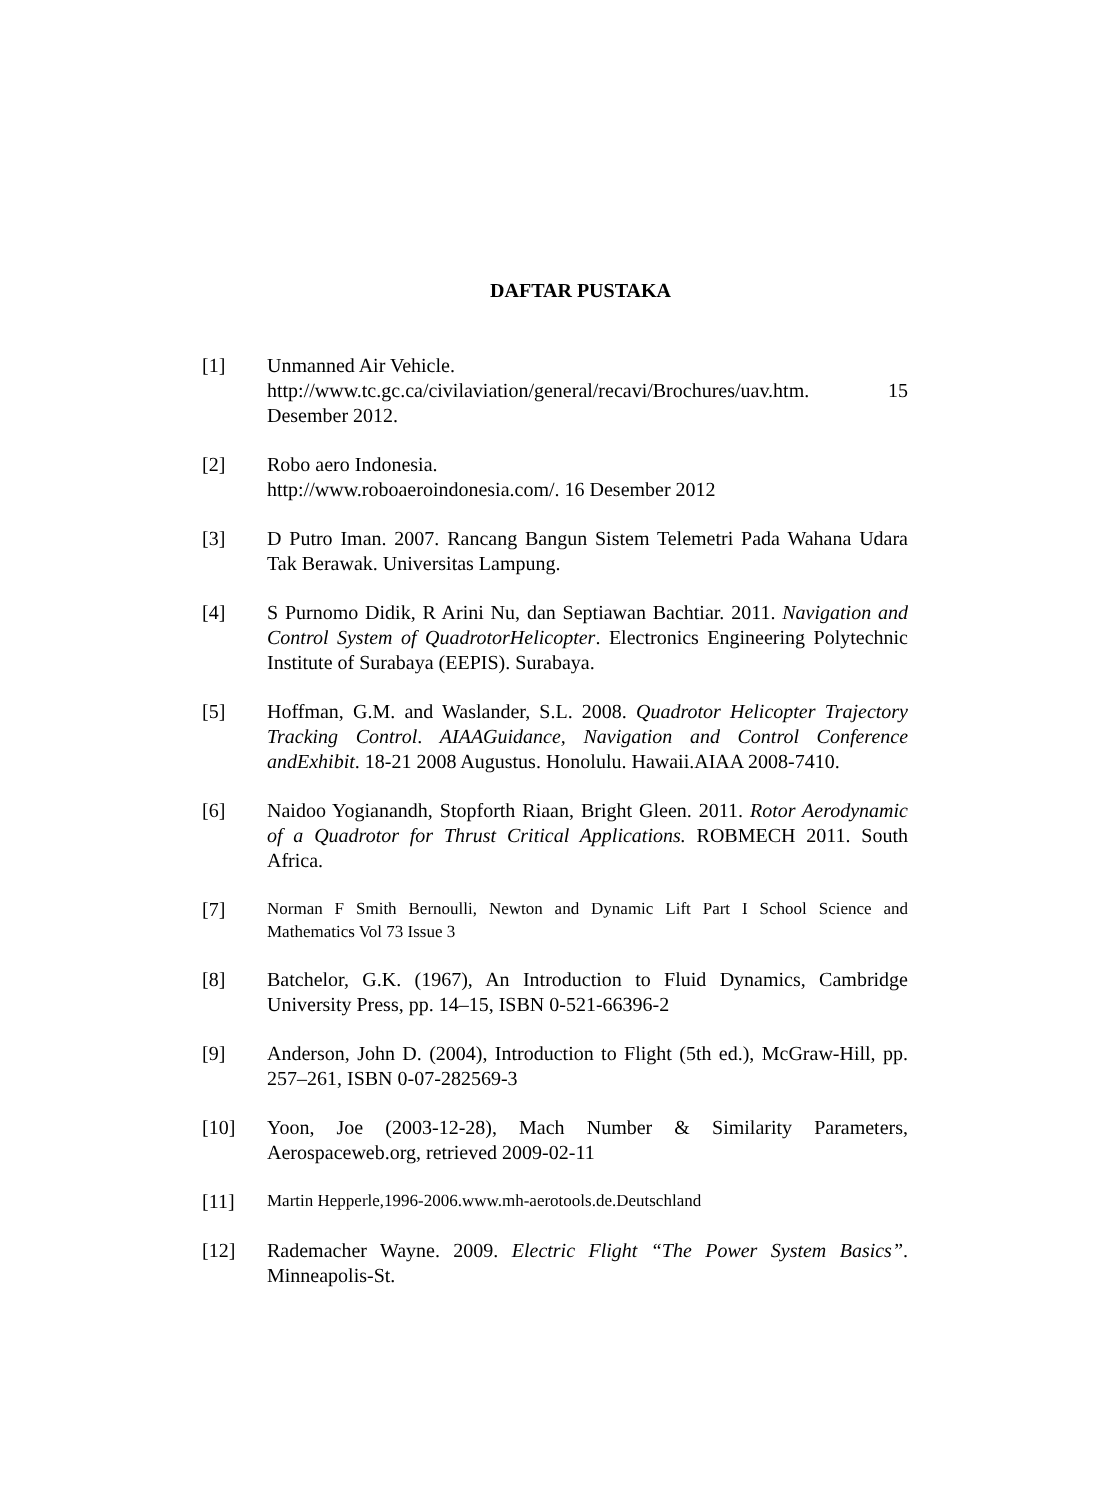DAFTAR PUSTAKA
[1] Unmanned Air Vehicle.
http://www.tc.gc.ca/civilaviation/general/recavi/Brochures/uav.htm. 15 Desember 2012.
[2] Robo aero Indonesia.
http://www.roboaeroindonesia.com/. 16 Desember 2012
[3] D Putro Iman. 2007. Rancang Bangun Sistem Telemetri Pada Wahana Udara Tak Berawak. Universitas Lampung.
[4] S Purnomo Didik, R Arini Nu, dan Septiawan Bachtiar. 2011. Navigation and Control System of QuadrotorHelicopter. Electronics Engineering Polytechnic Institute of Surabaya (EEPIS). Surabaya.
[5] Hoffman, G.M. and Waslander, S.L. 2008. Quadrotor Helicopter Trajectory Tracking Control. AIAAGuidance, Navigation and Control Conference andExhibit. 18-21 2008 Augustus. Honolulu. Hawaii.AIAA 2008-7410.
[6] Naidoo Yogianandh, Stopforth Riaan, Bright Gleen. 2011. Rotor Aerodynamic of a Quadrotor for Thrust Critical Applications. ROBMECH 2011. South Africa.
[7]
Norman F Smith Bernoulli, Newton and Dynamic Lift Part I School Science and Mathematics Vol 73 Issue 3
[8] Batchelor, G.K. (1967), An Introduction to Fluid Dynamics, Cambridge University Press, pp. 14–15, ISBN 0-521-66396-2
[9] Anderson, John D. (2004), Introduction to Flight (5th ed.), McGraw-Hill, pp. 257–261, ISBN 0-07-282569-3
[10] Yoon, Joe (2003-12-28), Mach Number & Similarity Parameters, Aerospaceweb.org, retrieved 2009-02-11
[11]
Martin Hepperle,1996-2006.www.mh-aerotools.de.Deutschland
[12] Rademacher Wayne. 2009. Electric Flight “The Power System Basics”. Minneapolis-St.